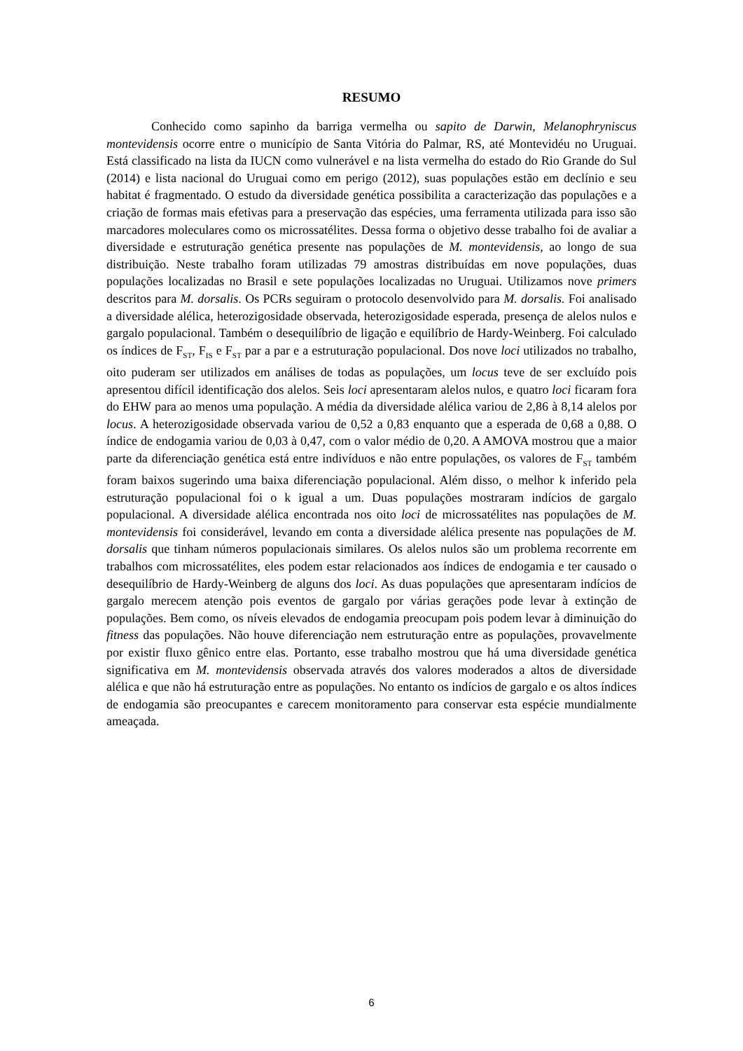RESUMO
Conhecido como sapinho da barriga vermelha ou sapito de Darwin, Melanophryniscus montevidensis ocorre entre o município de Santa Vitória do Palmar, RS, até Montevidéu no Uruguai. Está classificado na lista da IUCN como vulnerável e na lista vermelha do estado do Rio Grande do Sul (2014) e lista nacional do Uruguai como em perigo (2012), suas populações estão em declínio e seu habitat é fragmentado. O estudo da diversidade genética possibilita a caracterização das populações e a criação de formas mais efetivas para a preservação das espécies, uma ferramenta utilizada para isso são marcadores moleculares como os microssatélites. Dessa forma o objetivo desse trabalho foi de avaliar a diversidade e estruturação genética presente nas populações de M. montevidensis, ao longo de sua distribuição. Neste trabalho foram utilizadas 79 amostras distribuídas em nove populações, duas populações localizadas no Brasil e sete populações localizadas no Uruguai. Utilizamos nove primers descritos para M. dorsalis. Os PCRs seguiram o protocolo desenvolvido para M. dorsalis. Foi analisado a diversidade alélica, heterozigosidade observada, heterozigosidade esperada, presença de alelos nulos e gargalo populacional. Também o desequilíbrio de ligação e equilíbrio de Hardy-Weinberg. Foi calculado os índices de F<sub>ST</sub>, F<sub>IS</sub> e F<sub>ST</sub> par a par e a estruturação populacional. Dos nove loci utilizados no trabalho, oito puderam ser utilizados em análises de todas as populações, um locus teve de ser excluído pois apresentou difícil identificação dos alelos. Seis loci apresentaram alelos nulos, e quatro loci ficaram fora do EHW para ao menos uma população. A média da diversidade alélica variou de 2,86 à 8,14 alelos por locus. A heterozigosidade observada variou de 0,52 a 0,83 enquanto que a esperada de 0,68 a 0,88. O índice de endogamia variou de 0,03 à 0,47, com o valor médio de 0,20. A AMOVA mostrou que a maior parte da diferenciação genética está entre indivíduos e não entre populações, os valores de F<sub>ST</sub> também foram baixos sugerindo uma baixa diferenciação populacional. Além disso, o melhor k inferido pela estruturação populacional foi o k igual a um. Duas populações mostraram indícios de gargalo populacional. A diversidade alélica encontrada nos oito loci de microssatélites nas populações de M. montevidensis foi considerável, levando em conta a diversidade alélica presente nas populações de M. dorsalis que tinham números populacionais similares. Os alelos nulos são um problema recorrente em trabalhos com microssatélites, eles podem estar relacionados aos índices de endogamia e ter causado o desequilíbrio de Hardy-Weinberg de alguns dos loci. As duas populações que apresentaram indícios de gargalo merecem atenção pois eventos de gargalo por várias gerações pode levar à extinção de populações. Bem como, os níveis elevados de endogamia preocupam pois podem levar à diminuição do fitness das populações. Não houve diferenciação nem estruturação entre as populações, provavelmente por existir fluxo gênico entre elas. Portanto, esse trabalho mostrou que há uma diversidade genética significativa em M. montevidensis observada através dos valores moderados a altos de diversidade alélica e que não há estruturação entre as populações. No entanto os indícios de gargalo e os altos índices de endogamia são preocupantes e carecem monitoramento para conservar esta espécie mundialmente ameaçada.
6